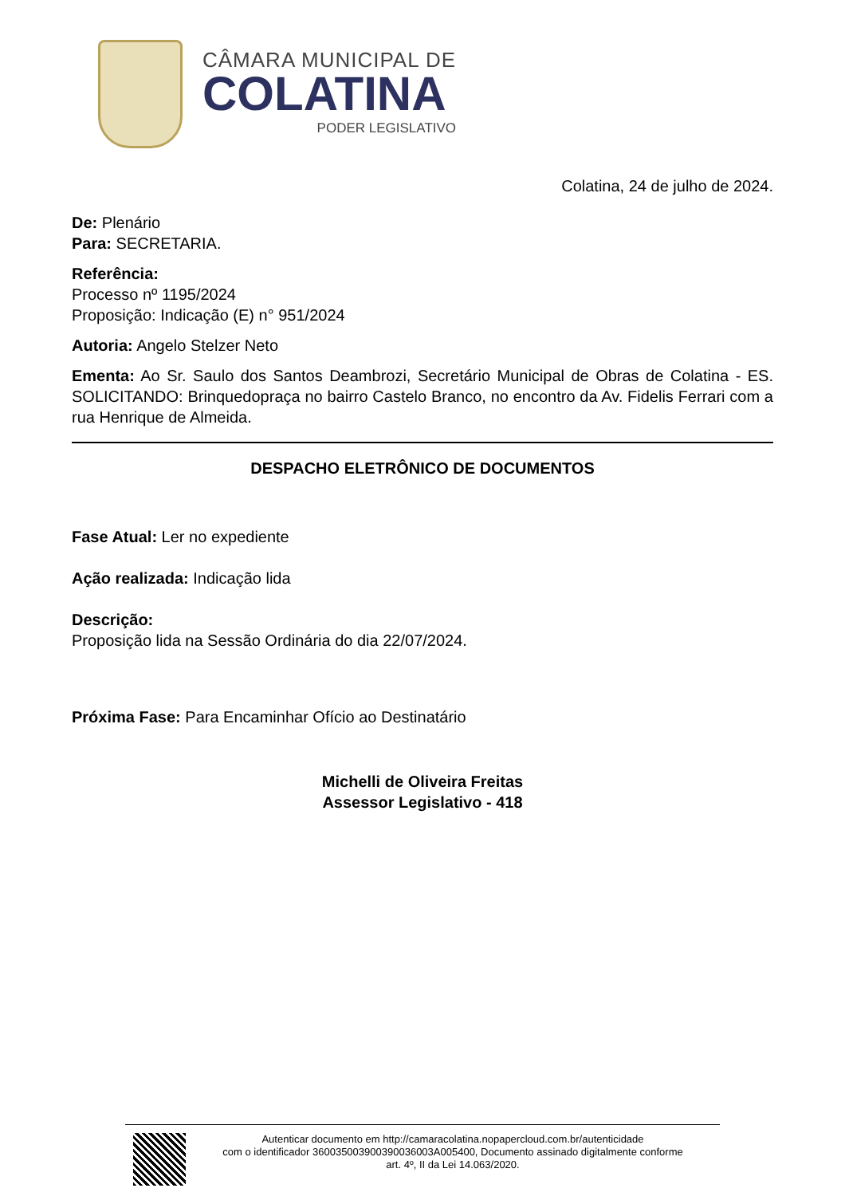CÂMARA MUNICIPAL DE
COLATINA
PODER LEGISLATIVO
Colatina, 24 de julho de 2024.
De: Plenário
Para: SECRETARIA.
Referência:
Processo nº 1195/2024
Proposição: Indicação (E) n° 951/2024
Autoria: Angelo Stelzer Neto
Ementa: Ao Sr. Saulo dos Santos Deambrozi, Secretário Municipal de Obras de Colatina - ES. SOLICITANDO: Brinquedopraça no bairro Castelo Branco, no encontro da Av. Fidelis Ferrari com a rua Henrique de Almeida.
DESPACHO ELETRÔNICO DE DOCUMENTOS
Fase Atual: Ler no expediente
Ação realizada: Indicação lida
Descrição:
Proposição lida na Sessão Ordinária do dia 22/07/2024.
Próxima Fase: Para Encaminhar Ofício ao Destinatário
Michelli de Oliveira Freitas
Assessor Legislativo - 418
Autenticar documento em http://camaracolatina.nopapercloud.com.br/autenticidade
com o identificador 3600350039003900360​03A005400, Documento assinado digitalmente conforme
art. 4º, II da Lei 14.063/2020.